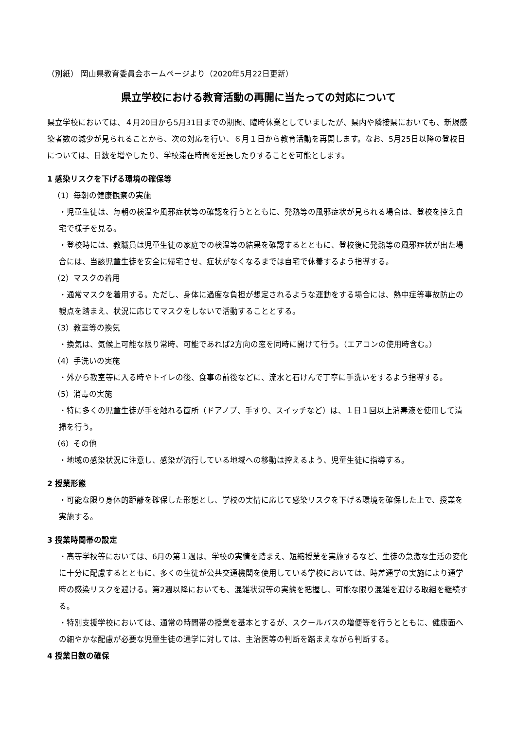（別紙） 岡山県教育委員会ホームページより（2020年5月22日更新）
県立学校における教育活動の再開に当たっての対応について
県立学校においては、４月20日から5月31日までの期間、臨時休業としていましたが、県内や隣接県においても、新規感染者数の減少が見られることから、次の対応を行い、６月１日から教育活動を再開します。なお、5月25日以降の登校日については、日数を増やしたり、学校滞在時間を延長したりすることを可能とします。
1 感染リスクを下げる環境の確保等
（1）毎朝の健康観察の実施
・児童生徒は、毎朝の検温や風邪症状等の確認を行うとともに、発熱等の風邪症状が見られる場合は、登校を控え自宅で様子を見る。
・登校時には、教職員は児童生徒の家庭での検温等の結果を確認するとともに、登校後に発熱等の風邪症状が出た場合には、当該児童生徒を安全に帰宅させ、症状がなくなるまでは自宅で休養するよう指導する。
（2）マスクの着用
・通常マスクを着用する。ただし、身体に過度な負担が想定されるような運動をする場合には、熱中症等事故防止の観点を踏まえ、状況に応じてマスクをしないで活動することとする。
（3）教室等の換気
・換気は、気候上可能な限り常時、可能であれば2方向の窓を同時に開けて行う。（エアコンの使用時含む。）
（4）手洗いの実施
・外から教室等に入る時やトイレの後、食事の前後などに、流水と石けんで丁寧に手洗いをするよう指導する。
（5）消毒の実施
・特に多くの児童生徒が手を触れる箇所（ドアノブ、手すり、スイッチなど）は、１日１回以上消毒液を使用して清掃を行う。
（6）その他
・地域の感染状況に注意し、感染が流行している地域への移動は控えるよう、児童生徒に指導する。
2 授業形態
・可能な限り身体的距離を確保した形態とし、学校の実情に応じて感染リスクを下げる環境を確保した上で、授業を実施する。
3 授業時間帯の設定
・高等学校等においては、6月の第１週は、学校の実情を踏まえ、短縮授業を実施するなど、生徒の急激な生活の変化に十分に配慮するとともに、多くの生徒が公共交通機関を使用している学校においては、時差通学の実施により通学時の感染リスクを避ける。第2週以降においても、混雑状況等の実態を把握し、可能な限り混雑を避ける取組を継続する。
・特別支援学校においては、通常の時間帯の授業を基本とするが、スクールバスの増便等を行うとともに、健康面への細やかな配慮が必要な児童生徒の通学に対しては、主治医等の判断を踏まえながら判断する。
4 授業日数の確保